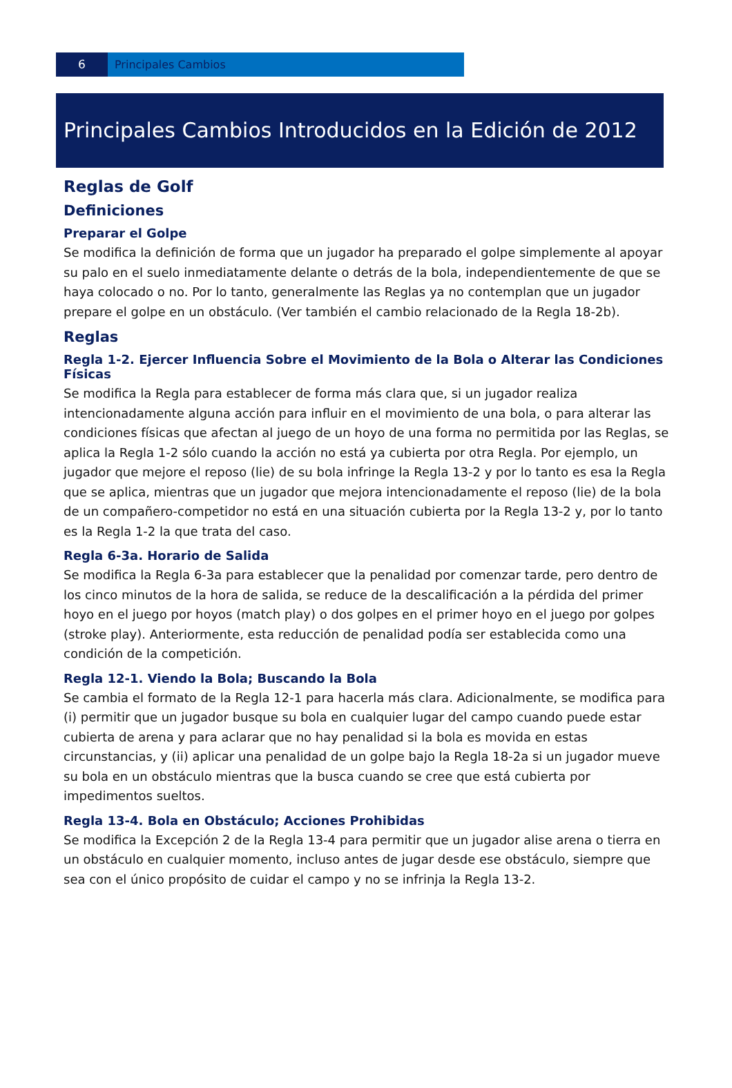6 Principales Cambios
Principales Cambios Introducidos en la Edición de 2012
Reglas de Golf
Definiciones
Preparar el Golpe
Se modifica la definición de forma que un jugador ha preparado el golpe simplemente al apoyar su palo en el suelo inmediatamente delante o detrás de la bola, independientemente de que se haya colocado o no. Por lo tanto, generalmente las Reglas ya no contemplan que un jugador prepare el golpe en un obstáculo. (Ver también el cambio relacionado de la Regla 18-2b).
Reglas
Regla 1-2. Ejercer Influencia Sobre el Movimiento de la Bola o Alterar las Condiciones Físicas
Se modifica la Regla para establecer de forma más clara que, si un jugador realiza intencionadamente alguna acción para influir en el movimiento de una bola, o para alterar las condiciones físicas que afectan al juego de un hoyo de una forma no permitida por las Reglas, se aplica la Regla 1-2 sólo cuando la acción no está ya cubierta por otra Regla. Por ejemplo, un jugador que mejore el reposo (lie) de su bola infringe la Regla 13-2 y por lo tanto es esa la Regla que se aplica, mientras que un jugador que mejora intencionadamente el reposo (lie) de la bola de un compañero-competidor no está en una situación cubierta por la Regla 13-2 y, por lo tanto es la Regla 1-2 la que trata del caso.
Regla 6-3a. Horario de Salida
Se modifica la Regla 6-3a para establecer que la penalidad por comenzar tarde, pero dentro de los cinco minutos de la hora de salida, se reduce de la descalificación a la pérdida del primer hoyo en el juego por hoyos (match play) o dos golpes en el primer hoyo en el juego por golpes (stroke play). Anteriormente, esta reducción de penalidad podía ser establecida como una condición de la competición.
Regla 12-1. Viendo la Bola; Buscando la Bola
Se cambia el formato de la Regla 12-1 para hacerla más clara. Adicionalmente, se modifica para (i) permitir que un jugador busque su bola en cualquier lugar del campo cuando puede estar cubierta de arena y para aclarar que no hay penalidad si la bola es movida en estas circunstancias, y (ii) aplicar una penalidad de un golpe bajo la Regla 18-2a si un jugador mueve su bola en un obstáculo mientras que la busca cuando se cree que está cubierta por impedimentos sueltos.
Regla 13-4. Bola en Obstáculo; Acciones Prohibidas
Se modifica la Excepción 2 de la Regla 13-4 para permitir que un jugador alise arena o tierra en un obstáculo en cualquier momento, incluso antes de jugar desde ese obstáculo, siempre que sea con el único propósito de cuidar el campo y no se infrinja la Regla 13-2.